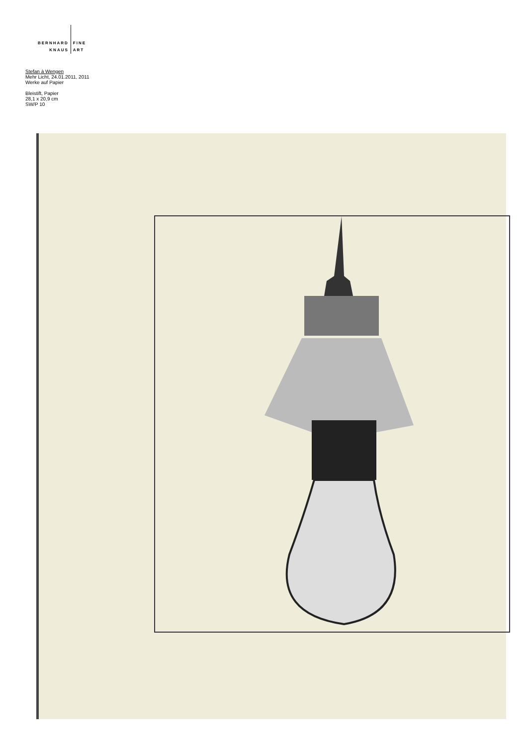BERNHARD
KNAUS
FINE
ART
Stefan à Wengen
Mehr Licht, 24.01.2011, 2011
Werke auf Papier
Bleistift, Papier
28,1 x 20,9 cm
SW/P 10